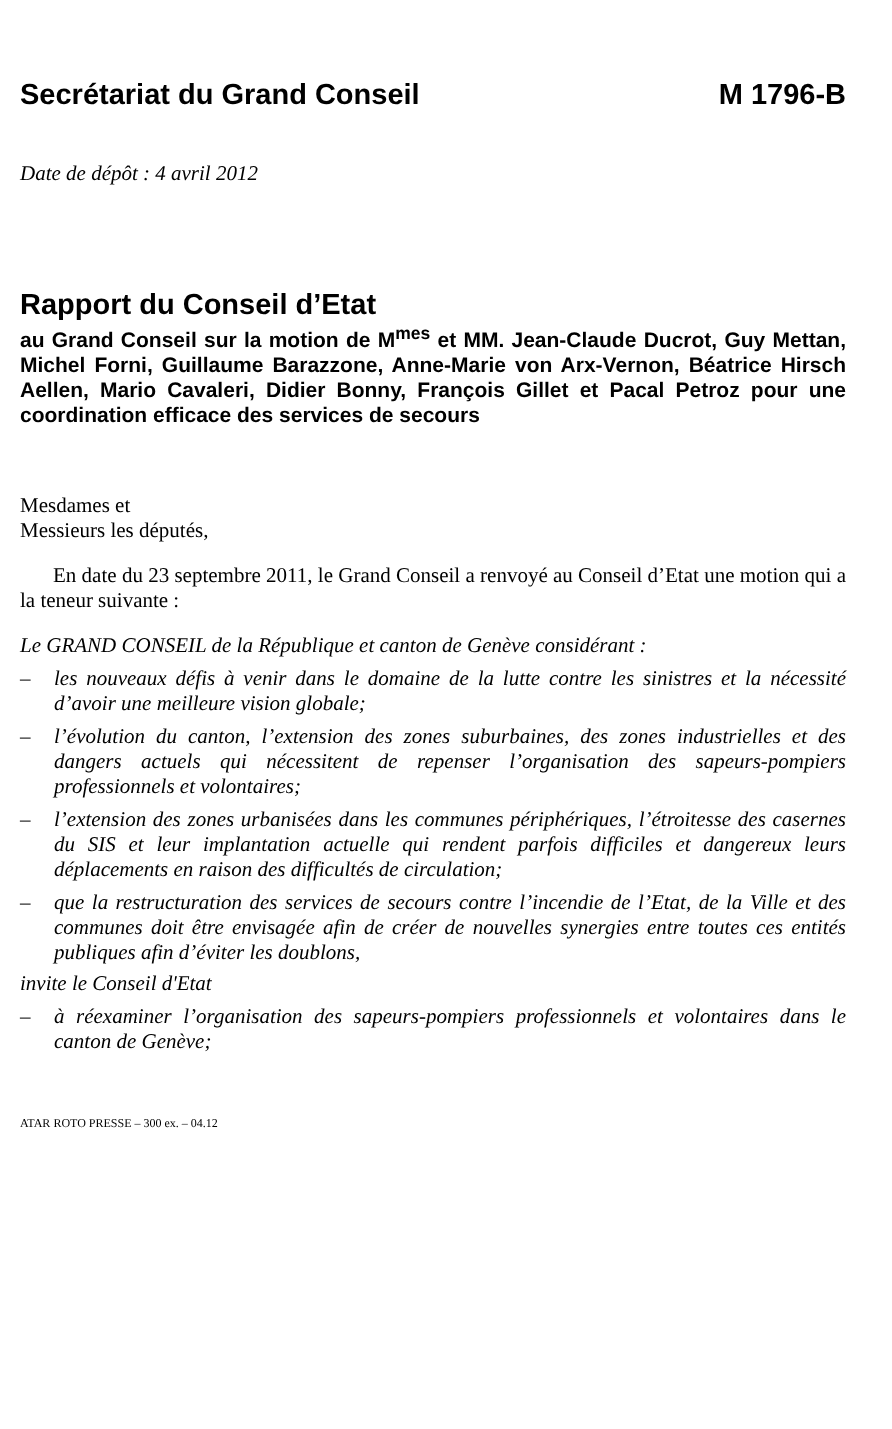Secrétariat du Grand Conseil M 1796-B
Date de dépôt : 4 avril 2012
Rapport du Conseil d’Etat
au Grand Conseil sur la motion de M<sup>mes</sup> et MM. Jean-Claude Ducrot, Guy Mettan, Michel Forni, Guillaume Barazzone, Anne-Marie von Arx-Vernon, Béatrice Hirsch Aellen, Mario Cavaleri, Didier Bonny, François Gillet et Pacal Petroz pour une coordination efficace des services de secours
Mesdames et
Messieurs les députés,
En date du 23 septembre 2011, le Grand Conseil a renvoyé au Conseil d’Etat une motion qui a la teneur suivante :
Le GRAND CONSEIL de la République et canton de Genève considérant :
– les nouveaux défis à venir dans le domaine de la lutte contre les sinistres et la nécessité d’avoir une meilleure vision globale;
– l’évolution du canton, l’extension des zones suburbaines, des zones industrielles et des dangers actuels qui nécessitent de repenser l’organisation des sapeurs-pompiers professionnels et volontaires;
– l’extension des zones urbanisées dans les communes périphériques, l’étroitesse des casernes du SIS et leur implantation actuelle qui rendent parfois difficiles et dangereux leurs déplacements en raison des difficultés de circulation;
– que la restructuration des services de secours contre l’incendie de l’Etat, de la Ville et des communes doit être envisagée afin de créer de nouvelles synergies entre toutes ces entités publiques afin d’éviter les doublons,
invite le Conseil d'Etat
– à réexaminer l’organisation des sapeurs-pompiers professionnels et volontaires dans le canton de Genève;
ATAR ROTO PRESSE – 300 ex. – 04.12